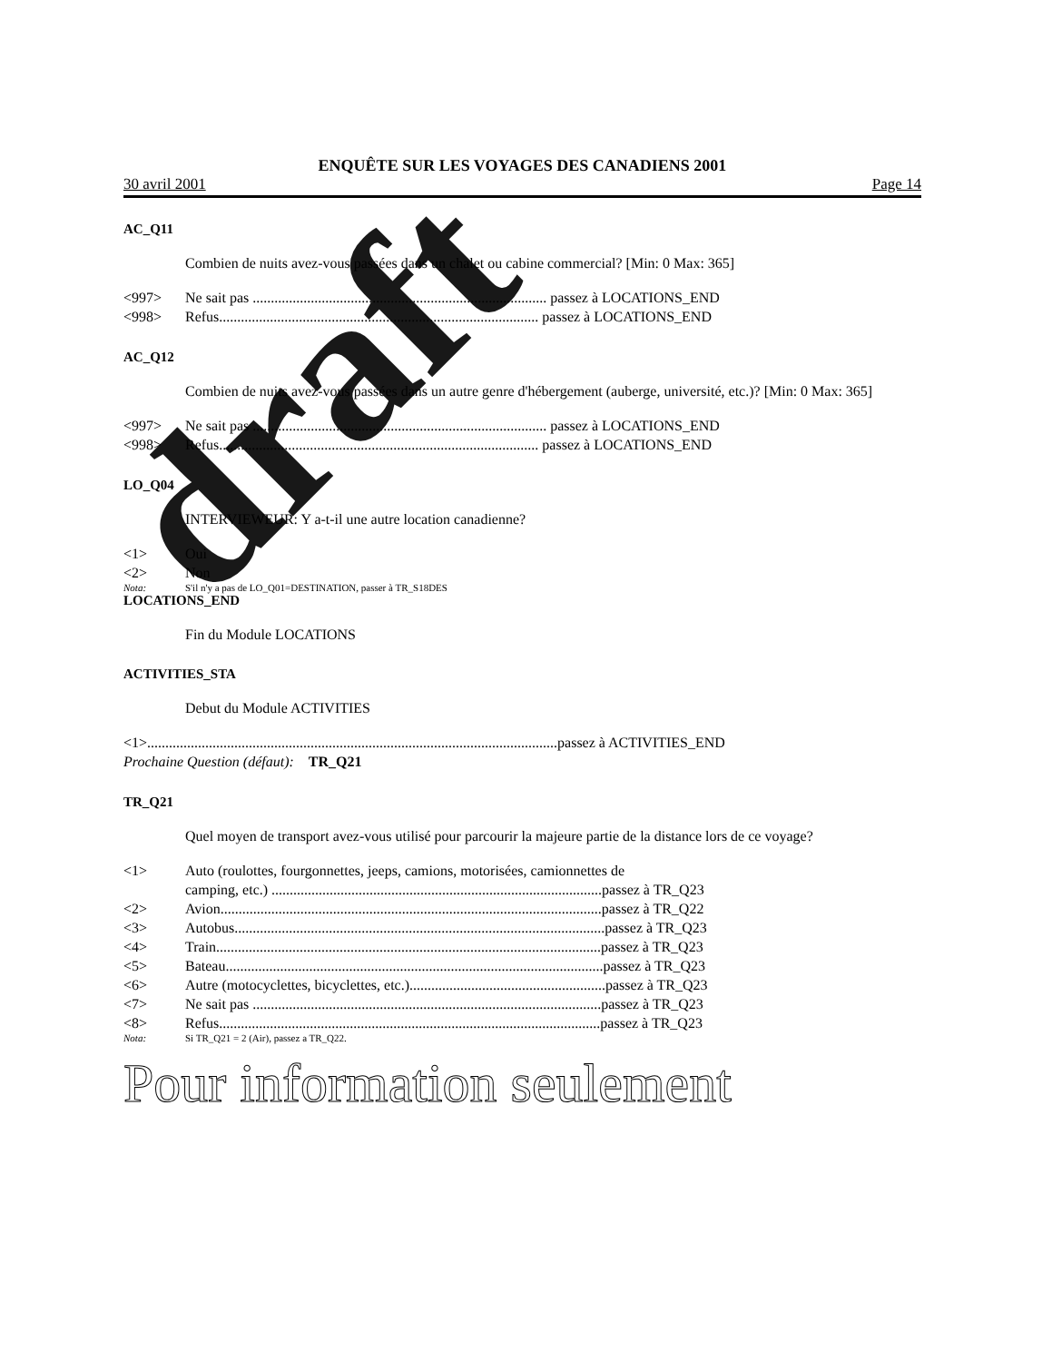ENQUÊTE SUR LES VOYAGES DES CANADIENS 2001
30 avril 2001 Page 14
AC_Q11
Combien de nuits avez-vous passées dans un chalet ou cabine commercial? [Min: 0 Max: 365]
<997> Ne sait pas ................................................................................. passez à LOCATIONS_END
<998> Refus........................................................................................ passez à LOCATIONS_END
AC_Q12
Combien de nuits avez-vous passées dans un autre genre d'hébergement (auberge, université, etc.)? [Min: 0 Max: 365]
<997> Ne sait pas ................................................................................. passez à LOCATIONS_END
<998> Refus........................................................................................ passez à LOCATIONS_END
LO_Q04
INTERVIEWEUR: Y a-t-il une autre location canadienne?
<1> Oui
<2> Non
Nota: S'il n'y a pas de LO_Q01=DESTINATION, passer à TR_S18DES
LOCATIONS_END
Fin du Module LOCATIONS
ACTIVITIES_STA
Debut du Module ACTIVITIES
<1>.................................................................................................................passez à ACTIVITIES_END
Prochaine Question (défaut): TR_Q21
TR_Q21
Quel moyen de transport avez-vous utilisé pour parcourir la majeure partie de la distance lors de ce voyage?
<1> Auto (roulottes, fourgonnettes, jeeps, camions, motorisées, camionnettes de
camping, etc.) ...........................................................................................passez à TR_Q23
<2> Avion.........................................................................................................passez à TR_Q22
<3> Autobus......................................................................................................passez à TR_Q23
<4> Train..........................................................................................................passez à TR_Q23
<5> Bateau........................................................................................................passez à TR_Q23
<6> Autre (motocyclettes, bicyclettes, etc.)......................................................passez à TR_Q23
<7> Ne sait pas ................................................................................................passez à TR_Q23
<8> Refus.........................................................................................................passez à TR_Q23
Nota: Si TR_Q21 = 2 (Air), passez a TR_Q22.
draft
Pour information seulement